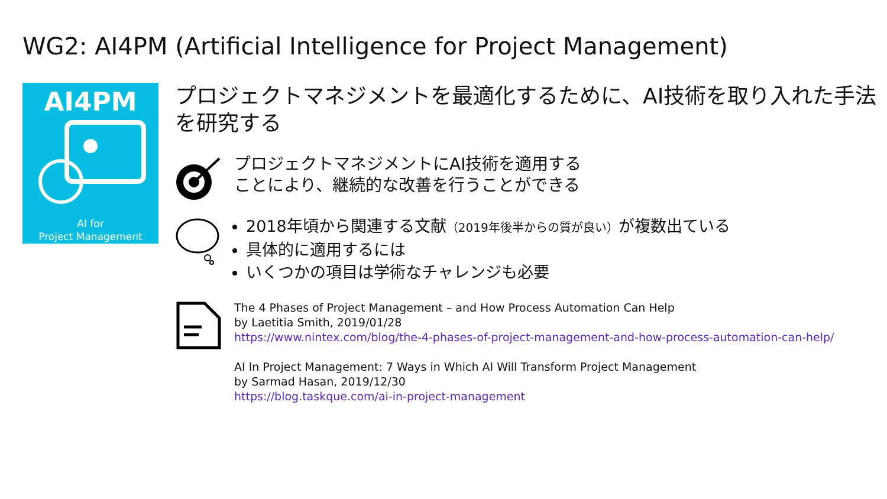WG2: AI4PM (Artificial Intelligence for Project Management)
AI4PM
AI for
Project Management
プロジェクトマネジメントを最適化するために、AI技術を取り入れた手法を研究する
プロジェクトマネジメントにAI技術を適用する
ことにより、継続的な改善を行うことができる
2018年頃から関連する文献（2019年後半からの質が良い）が複数出ている
具体的に適用するには
いくつかの項目は学術なチャレンジも必要
The 4 Phases of Project Management – and How Process Automation Can Help
by Laetitia Smith, 2019/01/28
https://www.nintex.com/blog/the-4-phases-of-project-management-and-how-process-automation-can-help/
AI In Project Management: 7 Ways in Which AI Will Transform Project Management
by Sarmad Hasan, 2019/12/30
https://blog.taskque.com/ai-in-project-management